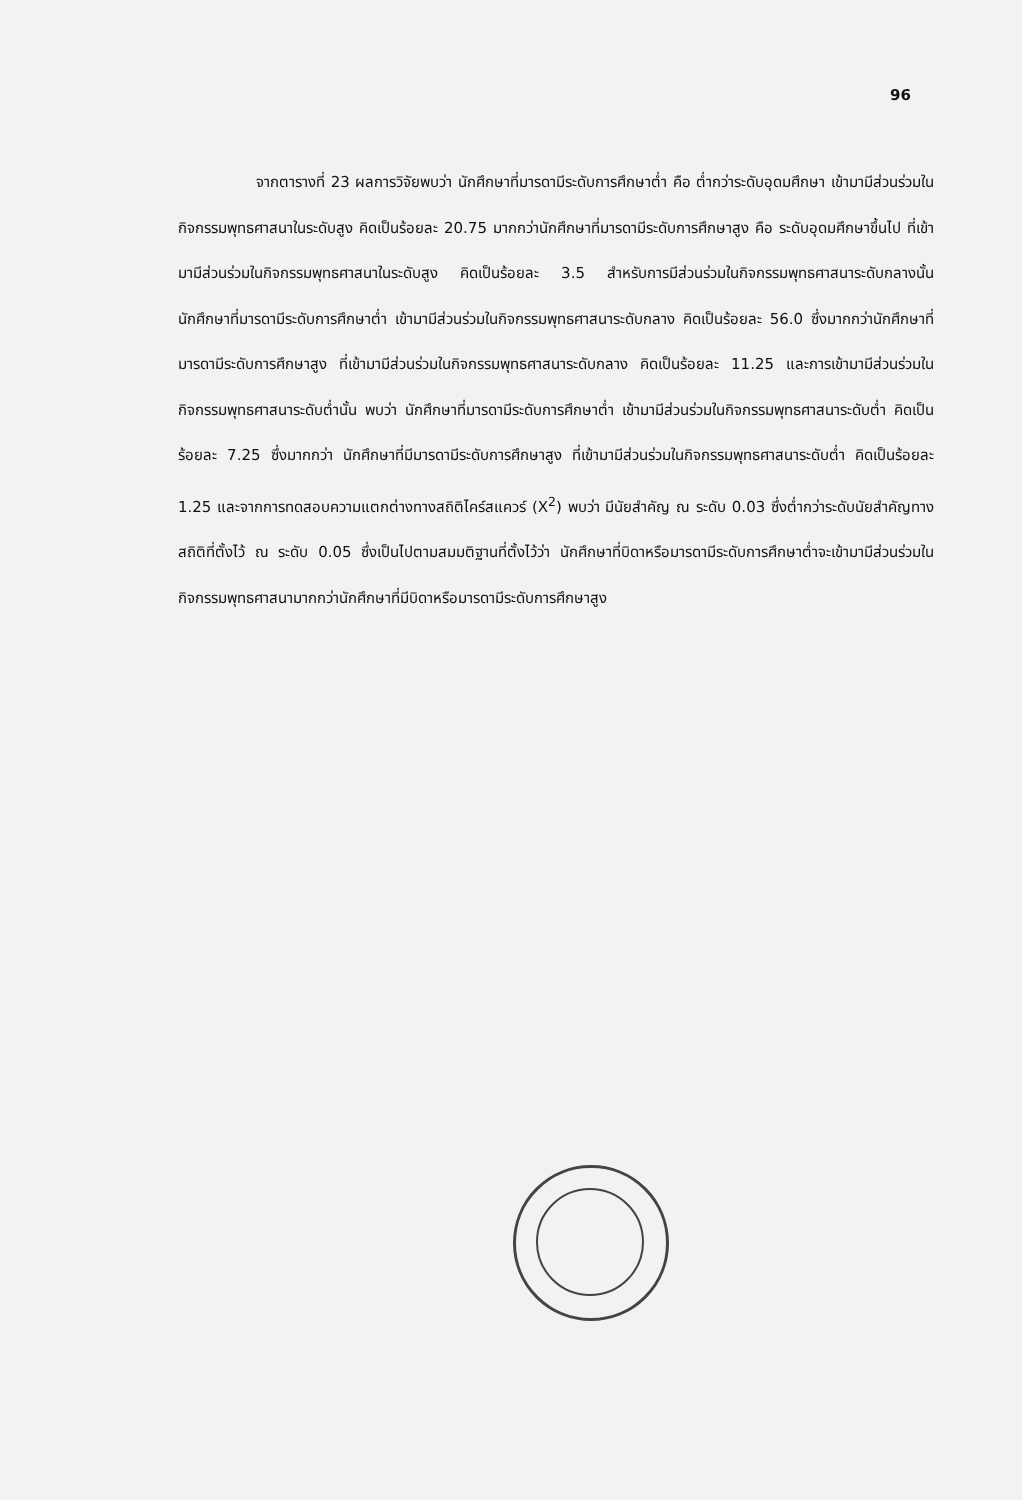96
จากตารางที่ 23 ผลการวิจัยพบว่า นักศึกษาที่มารดามีระดับการศึกษาต่ำ คือ ต่ำกว่าระดับอุดมศึกษา เข้ามามีส่วนร่วมในกิจกรรมพุทธศาสนาในระดับสูง คิดเป็นร้อยละ 20.75 มากกว่านักศึกษาที่มารดามีระดับการศึกษาสูง คือ ระดับอุดมศึกษาขึ้นไป ที่เข้ามามีส่วนร่วมในกิจกรรมพุทธศาสนาในระดับสูง คิดเป็นร้อยละ 3.5 สำหรับการมีส่วนร่วมในกิจกรรมพุทธศาสนาระดับกลางนั้น นักศึกษาที่มารดามีระดับการศึกษาต่ำ เข้ามามีส่วนร่วมในกิจกรรมพุทธศาสนาระดับกลาง คิดเป็นร้อยละ 56.0 ซึ่งมากกว่านักศึกษาที่มารดามีระดับการศึกษาสูง ที่เข้ามามีส่วนร่วมในกิจกรรมพุทธศาสนาระดับกลาง คิดเป็นร้อยละ 11.25 และการเข้ามามีส่วนร่วมในกิจกรรมพุทธศาสนาระดับต่ำนั้น พบว่า นักศึกษาที่มารดามีระดับการศึกษาต่ำ เข้ามามีส่วนร่วมในกิจกรรมพุทธศาสนาระดับต่ำ คิดเป็นร้อยละ 7.25 ซึ่งมากกว่า นักศึกษาที่มีมารดามีระดับการศึกษาสูง ที่เข้ามามีส่วนร่วมในกิจกรรมพุทธศาสนาระดับต่ำ คิดเป็นร้อยละ 1.25 และจากการทดสอบความแตกต่างทางสถิติไคร์สแควร์ (X<sup>2</sup>) พบว่า มีนัยสำคัญ ณ ระดับ 0.03 ซึ่งต่ำกว่าระดับนัยสำคัญทางสถิติที่ตั้งไว้ ณ ระดับ 0.05 ซึ่งเป็นไปตามสมมติฐานที่ตั้งไว้ว่า นักศึกษาที่บิดาหรือมารดามีระดับการศึกษาต่ำจะเข้ามามีส่วนร่วมในกิจกรรมพุทธศาสนามากกว่านักศึกษาที่มีบิดาหรือมารดามีระดับการศึกษาสูง